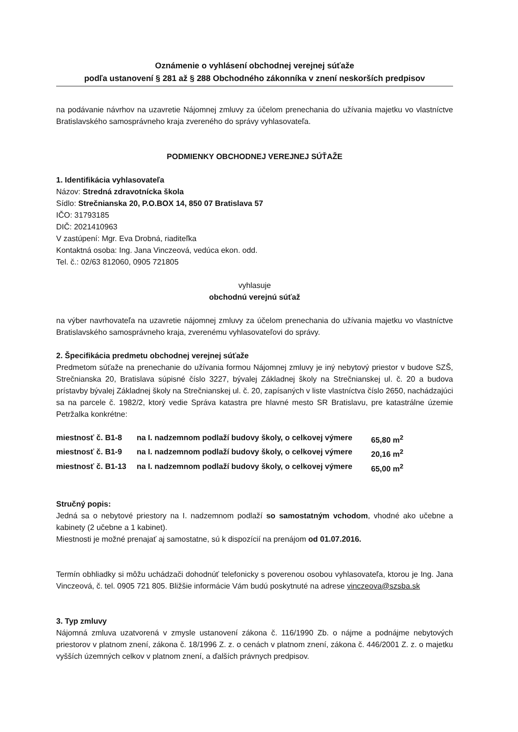Oznámenie o vyhlásení obchodnej verejnej súťaže
podľa ustanovení § 281 až § 288 Obchodného zákonníka v znení neskorších predpisov
na podávanie návrhov na uzavretie Nájomnej zmluvy za účelom prenechania do užívania majetku vo vlastníctve Bratislavského samosprávneho kraja zvereného do správy vyhlasovateľa.
PODMIENKY OBCHODNEJ VEREJNEJ SÚŤAŽE
1. Identifikácia vyhlasovateľa
Názov: Stredná zdravotnícka škola
Sídlo: Strečnianska 20, P.O.BOX 14, 850 07 Bratislava 57
IČO: 31793185
DIČ: 2021410963
V zastúpení: Mgr. Eva Drobná, riaditeľka
Kontaktná osoba: Ing. Jana Vinczeová, vedúca ekon. odd.
Tel. č.: 02/63 812060, 0905 721805
vyhlasuje
obchodnú verejnú súťaž
na výber navrhovateľa na uzavretie nájomnej zmluvy za účelom prenechania do užívania majetku vo vlastníctve Bratislavského samosprávneho kraja, zverenému vyhlasovateľovi do správy.
2. Špecifikácia predmetu obchodnej verejnej súťaže
Predmetom súťaže na prenechanie do užívania formou Nájomnej zmluvy je iný nebytový priestor v budove SZŠ, Strečnianska 20, Bratislava súpisné číslo 3227, bývalej Základnej školy na Strečnianskej ul. č. 20 a budova prístavby bývalej Základnej školy na Strečnianskej ul. č. 20, zapísaných v liste vlastníctva číslo 2650, nachádzajúci sa na parcele č. 1982/2, ktorý vedie Správa katastra pre hlavné mesto SR Bratislavu, pre katastrálne územie Petržalka konkrétne:
miestnosť č. B1-8 na I. nadzemnom podlaží budovy školy, o celkovej výmere 65,80 m<sup>2</sup>
miestnosť č. B1-9 na I. nadzemnom podlaží budovy školy, o celkovej výmere 20,16 m<sup>2</sup>
miestnosť č. B1-13 na I. nadzemnom podlaží budovy školy, o celkovej výmere 65,00 m<sup>2</sup>
Stručný popis:
Jedná sa o nebytové priestory na I. nadzemnom podlaží so samostatným vchodom, vhodné ako učebne a kabinety (2 učebne a 1 kabinet).
Miestnosti je možné prenajať aj samostatne, sú k dispozícií na prenájom od 01.07.2016.
Termín obhliadky si môžu uchádzači dohodnúť telefonicky s poverenou osobou vyhlasovateľa, ktorou je Ing. Jana Vinczeová, č. tel. 0905 721 805. Bližšie informácie Vám budú poskytnuté na adrese vinczeova@szsba.sk
3. Typ zmluvy
Nájomná zmluva uzatvorená v zmysle ustanovení zákona č. 116/1990 Zb. o nájme a podnájme nebytových priestorov v platnom znení, zákona č. 18/1996 Z. z. o cenách v platnom znení, zákona č. 446/2001 Z. z. o majetku vyšších územných celkov v platnom znení, a ďalších právnych predpisov.